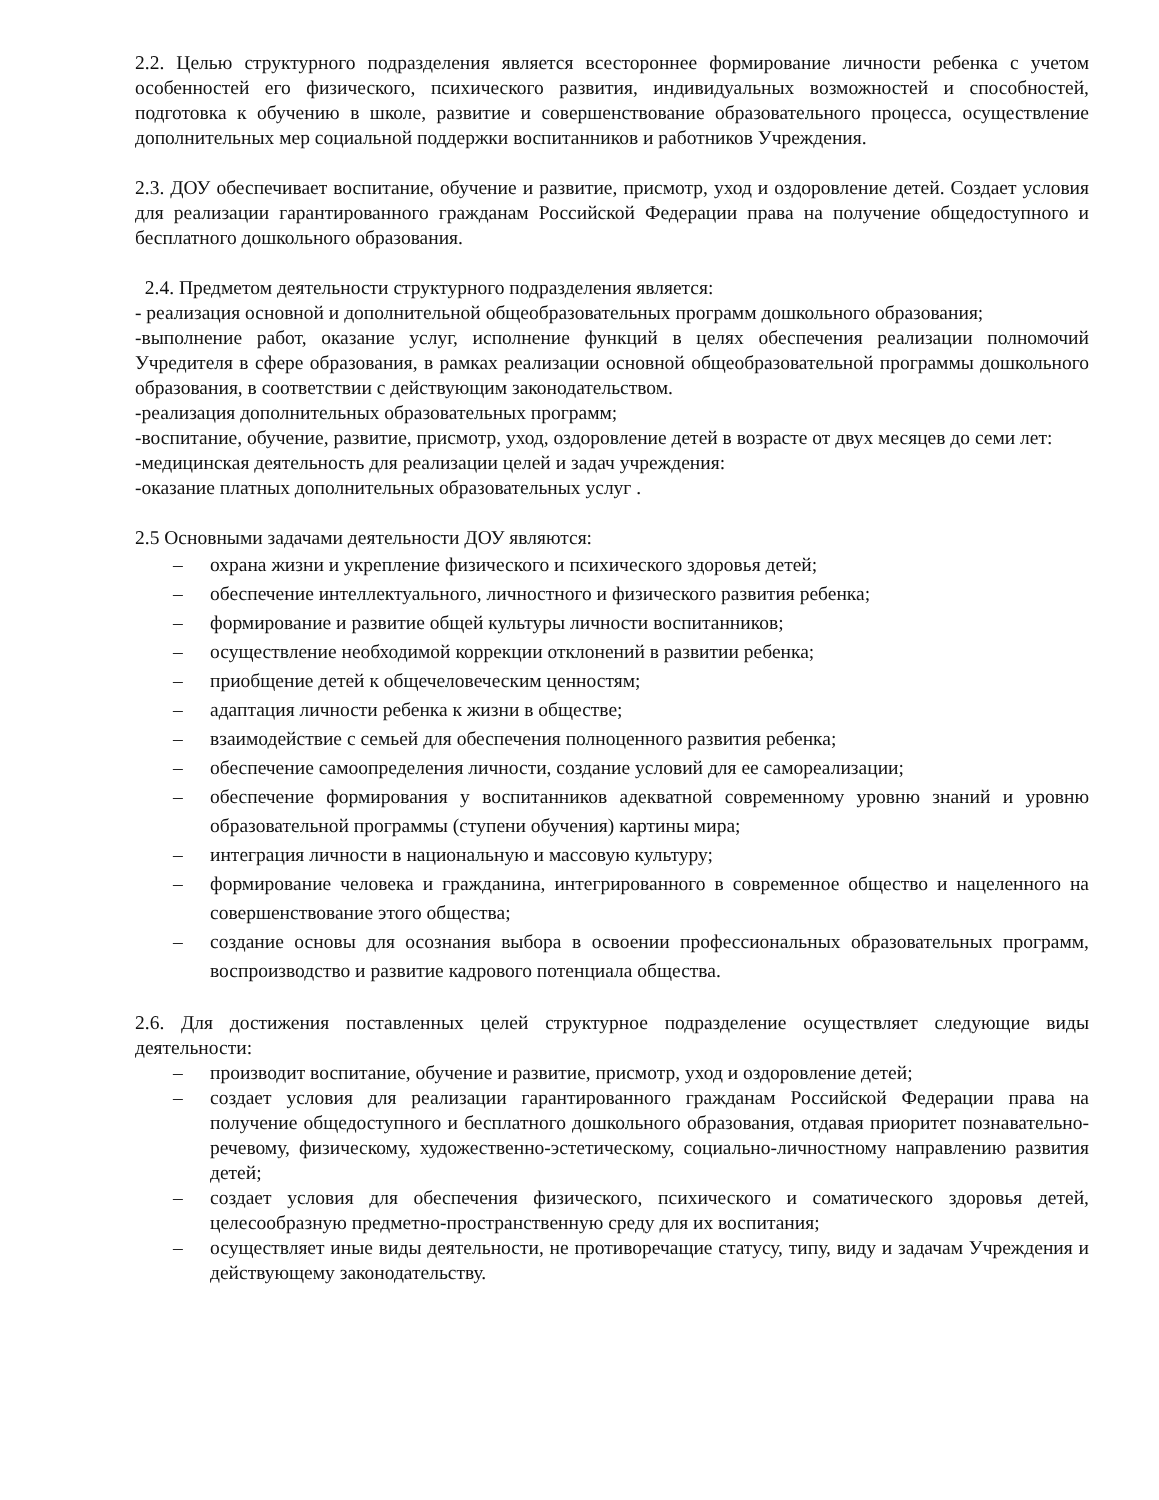2.2. Целью структурного подразделения является всестороннее формирование личности ребенка с учетом особенностей его физического, психического развития, индивидуальных возможностей и способностей, подготовка к обучению в школе, развитие и совершенствование образовательного процесса, осуществление дополнительных мер социальной поддержки воспитанников и работников Учреждения.
2.3. ДОУ обеспечивает воспитание, обучение и развитие, присмотр, уход и оздоровление детей. Создает условия для реализации гарантированного гражданам Российской Федерации права на получение общедоступного и бесплатного дошкольного образования.
2.4. Предметом деятельности структурного подразделения является:
- реализация основной и дополнительной общеобразовательных программ дошкольного образования;
-выполнение работ, оказание услуг, исполнение функций в целях обеспечения реализации полномочий Учредителя в сфере образования, в рамках реализации основной общеобразовательной программы дошкольного образования, в соответствии с действующим законодательством.
-реализация дополнительных образовательных программ;
-воспитание, обучение, развитие, присмотр, уход, оздоровление детей в возрасте от двух месяцев до семи лет:
-медицинская деятельность для реализации целей и задач учреждения:
-оказание платных дополнительных образовательных услуг .
2.5 Основными задачами деятельности ДОУ являются:
– охрана жизни и укрепление физического и психического здоровья детей;
– обеспечение интеллектуального, личностного и физического развития ребенка;
– формирование и развитие общей культуры личности воспитанников;
– осуществление необходимой коррекции отклонений в развитии ребенка;
– приобщение детей к общечеловеческим ценностям;
– адаптация личности ребенка к жизни в обществе;
– взаимодействие с семьей для обеспечения полноценного развития ребенка;
– обеспечение самоопределения личности, создание условий для ее самореализации;
– обеспечение формирования у воспитанников адекватной современному уровню знаний и уровню образовательной программы (ступени обучения) картины мира;
– интеграция личности в национальную и массовую культуру;
– формирование человека и гражданина, интегрированного в современное общество и нацеленного на совершенствование этого общества;
– создание основы для осознания выбора в освоении профессиональных образовательных программ, воспроизводство и развитие кадрового потенциала общества.
2.6. Для достижения поставленных целей структурное подразделение осуществляет следующие виды деятельности:
– производит воспитание, обучение и развитие, присмотр, уход и оздоровление детей;
– создает условия для реализации гарантированного гражданам Российской Федерации права на получение общедоступного и бесплатного дошкольного образования, отдавая приоритет познавательно-речевому, физическому, художественно-эстетическому, социально-личностному направлению развития детей;
– создает условия для обеспечения физического, психического и соматического здоровья детей, целесообразную предметно-пространственную среду для их воспитания;
– осуществляет иные виды деятельности, не противоречащие статусу, типу, виду и задачам Учреждения и действующему законодательству.